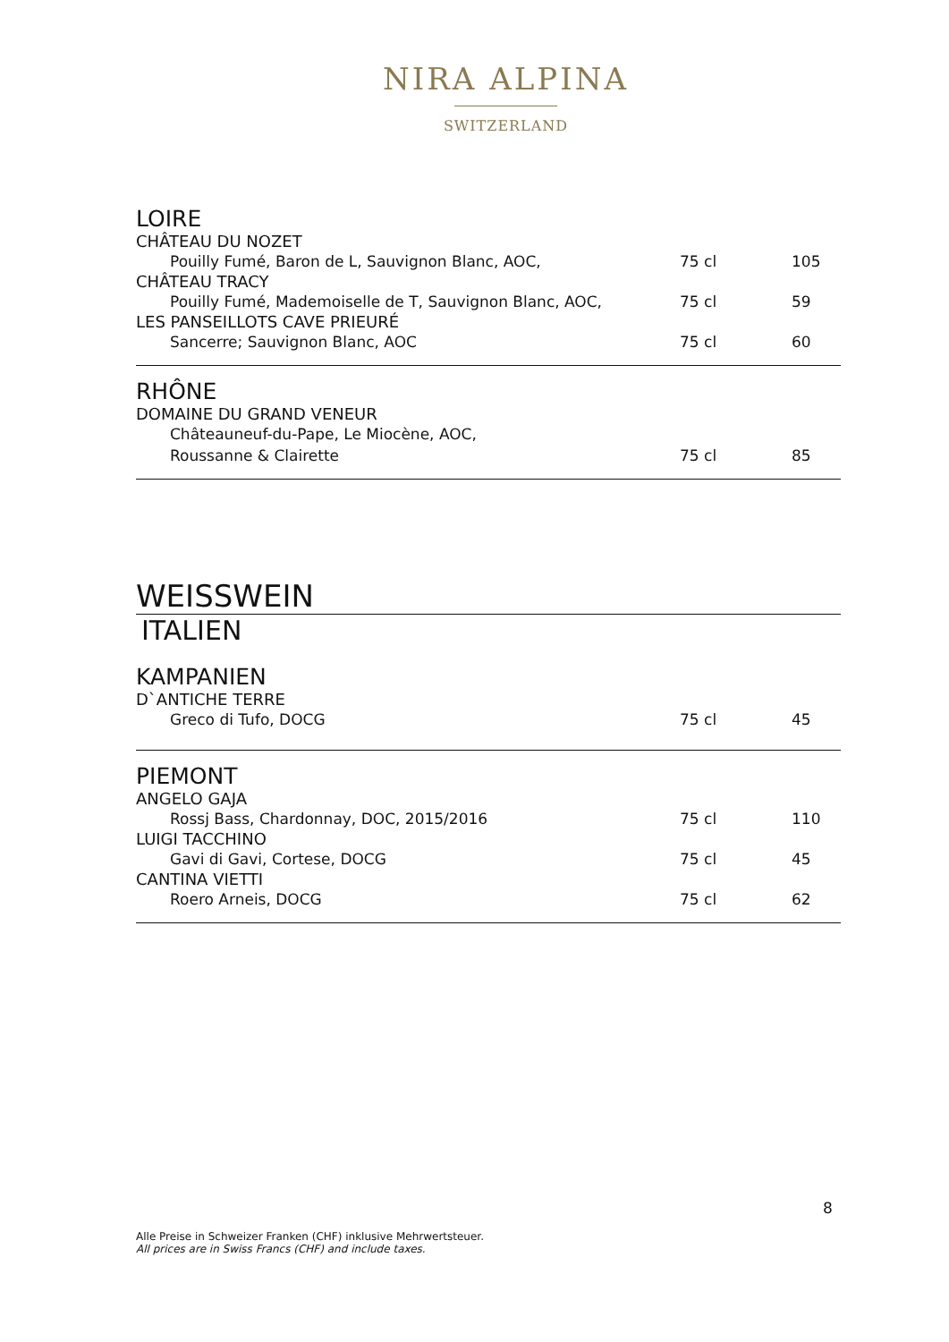NIRA ALPINA
SWITZERLAND
LOIRE
CHÂTEAU DU NOZET
| Pouilly Fumé, Baron de L, Sauvignon Blanc, AOC, | 75 cl | 105 |
CHÂTEAU TRACY
| Pouilly Fumé, Mademoiselle de T, Sauvignon Blanc, AOC, | 75 cl | 59 |
LES PANSEILLOTS CAVE PRIEURÉ
| Sancerre; Sauvignon Blanc, AOC | 75 cl | 60 |
RHÔNE
DOMAINE DU GRAND VENEUR
| Châteauneuf-du-Pape, Le Miocène, AOC, | | |
| Roussanne & Clairette | 75 cl | 85 |
WEISSWEIN
ITALIEN
KAMPANIEN
D`ANTICHE TERRE
| Greco di Tufo, DOCG | 75 cl | 45 |
PIEMONT
ANGELO GAJA
| Rossj Bass, Chardonnay, DOC, 2015/2016 | 75 cl | 110 |
LUIGI TACCHINO
| Gavi di Gavi, Cortese, DOCG | 75 cl | 45 |
CANTINA VIETTI
| Roero Arneis, DOCG | 75 cl | 62 |
8
Alle Preise in Schweizer Franken (CHF) inklusive Mehrwertsteuer.
All prices are in Swiss Francs (CHF) and include taxes.